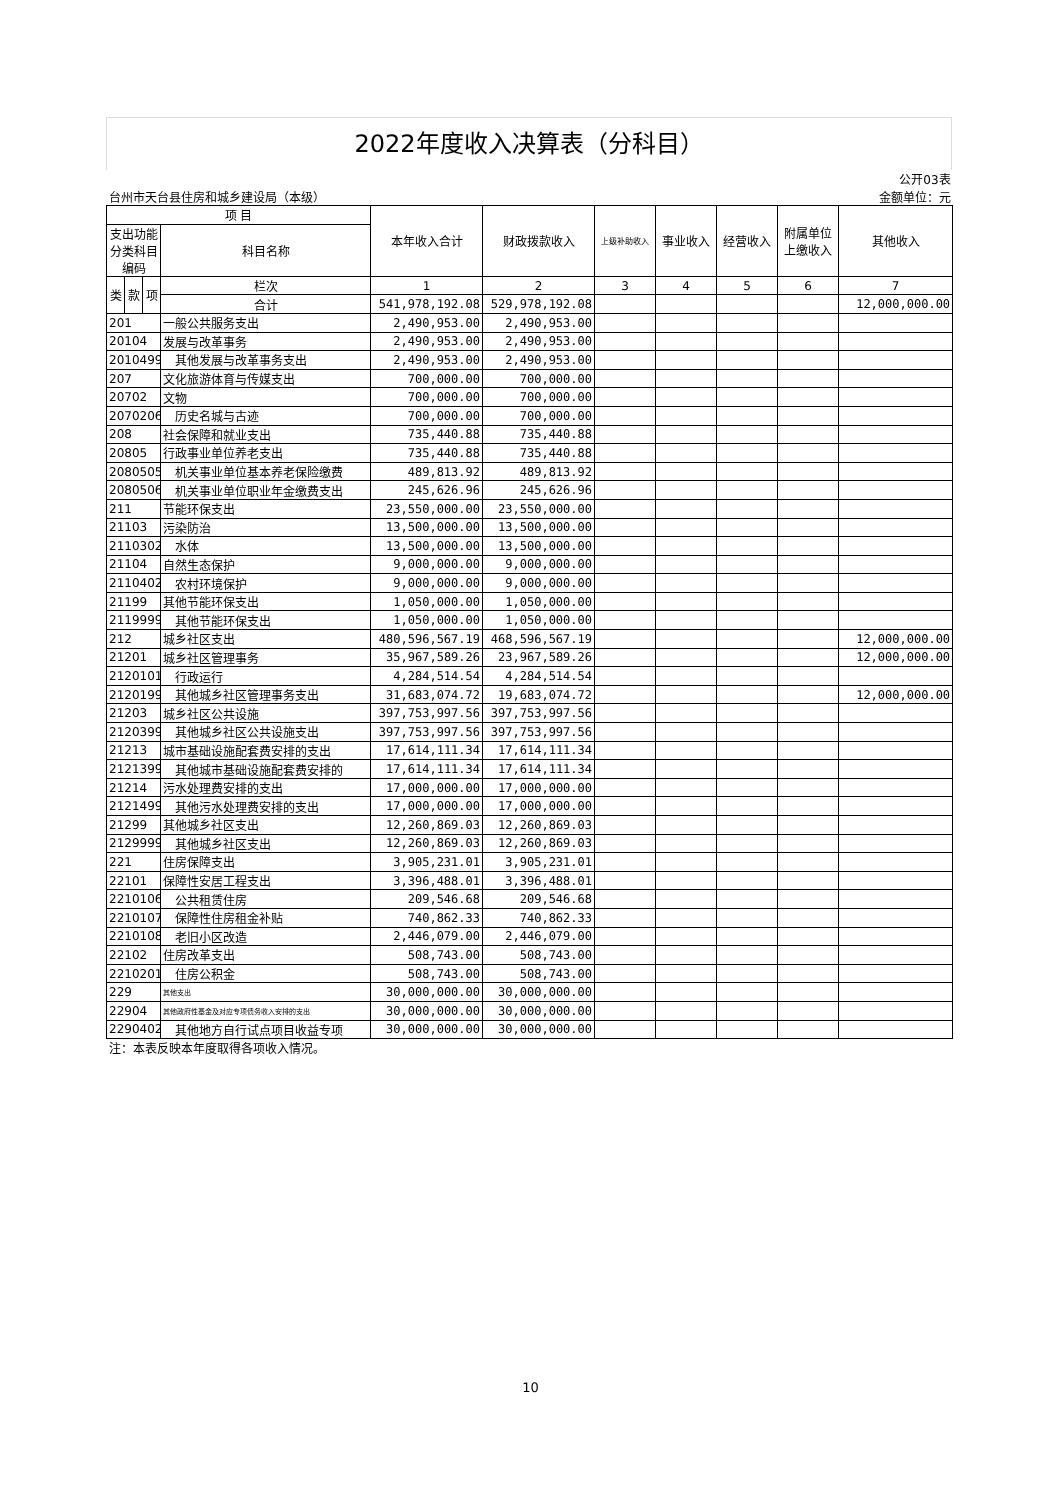2022年度收入决算表（分科目）
| | | | | | | | | | | 公开03表 |
| 台州市天台县住房和城乡建设局（本级） | | | | | | | | | 金额单位：元 | |
| 项 目 | | | | 本年收入合计 | 财政拨款收入 | 上级补助收入 | 事业收入 | 经营收入 | 附属单位上缴收入 | 其他收入 |
| 支出功能分类科目编码 | | | 科目名称 | | | | | | | |
| 类 | 款 | 项 | 栏次 | 1 | 2 | 3 | 4 | 5 | 6 | 7 |
| | | | 合计 | 541,978,192.08 | 529,978,192.08 | | | | | 12,000,000.00 |
| 201 | | | 一般公共服务支出 | 2,490,953.00 | 2,490,953.00 | | | | | |
| 20104 | | | 发展与改革事务 | 2,490,953.00 | 2,490,953.00 | | | | | |
| 2010499 | | | 其他发展与改革事务支出 | 2,490,953.00 | 2,490,953.00 | | | | | |
| 207 | | | 文化旅游体育与传媒支出 | 700,000.00 | 700,000.00 | | | | | |
| 20702 | | | 文物 | 700,000.00 | 700,000.00 | | | | | |
| 2070206 | | | 历史名城与古迹 | 700,000.00 | 700,000.00 | | | | | |
| 208 | | | 社会保障和就业支出 | 735,440.88 | 735,440.88 | | | | | |
| 20805 | | | 行政事业单位养老支出 | 735,440.88 | 735,440.88 | | | | | |
| 2080505 | | | 机关事业单位基本养老保险缴费 | 489,813.92 | 489,813.92 | | | | | |
| 2080506 | | | 机关事业单位职业年金缴费支出 | 245,626.96 | 245,626.96 | | | | | |
| 211 | | | 节能环保支出 | 23,550,000.00 | 23,550,000.00 | | | | | |
| 21103 | | | 污染防治 | 13,500,000.00 | 13,500,000.00 | | | | | |
| 2110302 | | | 水体 | 13,500,000.00 | 13,500,000.00 | | | | | |
| 21104 | | | 自然生态保护 | 9,000,000.00 | 9,000,000.00 | | | | | |
| 2110402 | | | 农村环境保护 | 9,000,000.00 | 9,000,000.00 | | | | | |
| 21199 | | | 其他节能环保支出 | 1,050,000.00 | 1,050,000.00 | | | | | |
| 2119999 | | | 其他节能环保支出 | 1,050,000.00 | 1,050,000.00 | | | | | |
| 212 | | | 城乡社区支出 | 480,596,567.19 | 468,596,567.19 | | | | | 12,000,000.00 |
| 21201 | | | 城乡社区管理事务 | 35,967,589.26 | 23,967,589.26 | | | | | 12,000,000.00 |
| 2120101 | | | 行政运行 | 4,284,514.54 | 4,284,514.54 | | | | | |
| 2120199 | | | 其他城乡社区管理事务支出 | 31,683,074.72 | 19,683,074.72 | | | | | 12,000,000.00 |
| 21203 | | | 城乡社区公共设施 | 397,753,997.56 | 397,753,997.56 | | | | | |
| 2120399 | | | 其他城乡社区公共设施支出 | 397,753,997.56 | 397,753,997.56 | | | | | |
| 21213 | | | 城市基础设施配套费安排的支出 | 17,614,111.34 | 17,614,111.34 | | | | | |
| 2121399 | | | 其他城市基础设施配套费安排的 | 17,614,111.34 | 17,614,111.34 | | | | | |
| 21214 | | | 污水处理费安排的支出 | 17,000,000.00 | 17,000,000.00 | | | | | |
| 2121499 | | | 其他污水处理费安排的支出 | 17,000,000.00 | 17,000,000.00 | | | | | |
| 21299 | | | 其他城乡社区支出 | 12,260,869.03 | 12,260,869.03 | | | | | |
| 2129999 | | | 其他城乡社区支出 | 12,260,869.03 | 12,260,869.03 | | | | | |
| 221 | | | 住房保障支出 | 3,905,231.01 | 3,905,231.01 | | | | | |
| 22101 | | | 保障性安居工程支出 | 3,396,488.01 | 3,396,488.01 | | | | | |
| 2210106 | | | 公共租赁住房 | 209,546.68 | 209,546.68 | | | | | |
| 2210107 | | | 保障性住房租金补贴 | 740,862.33 | 740,862.33 | | | | | |
| 2210108 | | | 老旧小区改造 | 2,446,079.00 | 2,446,079.00 | | | | | |
| 22102 | | | 住房改革支出 | 508,743.00 | 508,743.00 | | | | | |
| 2210201 | | | 住房公积金 | 508,743.00 | 508,743.00 | | | | | |
| 229 | | | 其他支出 | 30,000,000.00 | 30,000,000.00 | | | | | |
| 22904 | | | 其他政府性基金及对应专项债务收入安排的支出 | 30,000,000.00 | 30,000,000.00 | | | | | |
| 2290402 | | | 其他地方自行试点项目收益专项 | 30,000,000.00 | 30,000,000.00 | | | | | |
| 注：本表反映本年度取得各项收入情况。 | | | | | | | | | | |
10